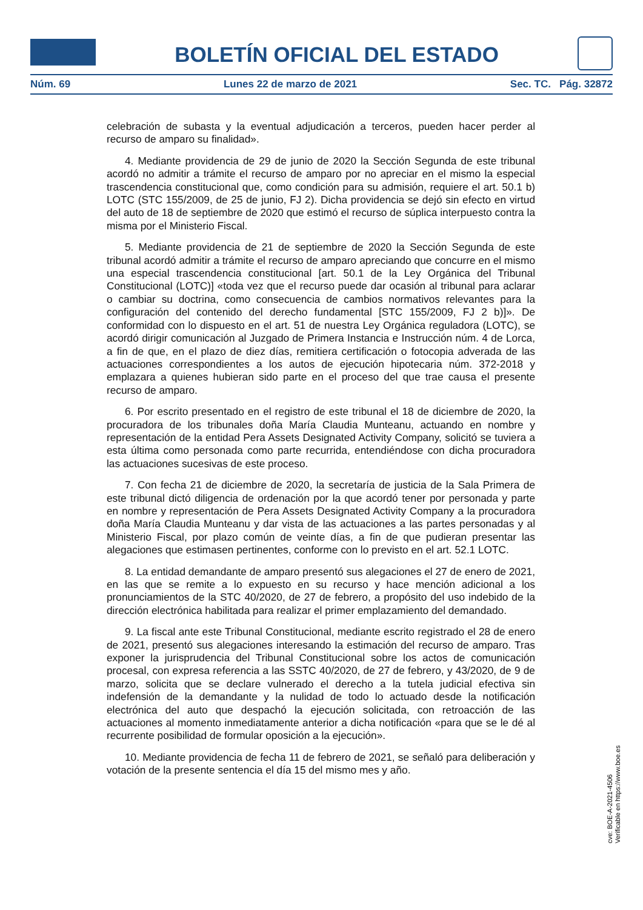BOLETÍN OFICIAL DEL ESTADO
Núm. 69 Lunes 22 de marzo de 2021 Sec. TC. Pág. 32872
celebración de subasta y la eventual adjudicación a terceros, pueden hacer perder al recurso de amparo su finalidad».
4. Mediante providencia de 29 de junio de 2020 la Sección Segunda de este tribunal acordó no admitir a trámite el recurso de amparo por no apreciar en el mismo la especial trascendencia constitucional que, como condición para su admisión, requiere el art. 50.1 b) LOTC (STC 155/2009, de 25 de junio, FJ 2). Dicha providencia se dejó sin efecto en virtud del auto de 18 de septiembre de 2020 que estimó el recurso de súplica interpuesto contra la misma por el Ministerio Fiscal.
5. Mediante providencia de 21 de septiembre de 2020 la Sección Segunda de este tribunal acordó admitir a trámite el recurso de amparo apreciando que concurre en el mismo una especial trascendencia constitucional [art. 50.1 de la Ley Orgánica del Tribunal Constitucional (LOTC)] «toda vez que el recurso puede dar ocasión al tribunal para aclarar o cambiar su doctrina, como consecuencia de cambios normativos relevantes para la configuración del contenido del derecho fundamental [STC 155/2009, FJ 2 b)]». De conformidad con lo dispuesto en el art. 51 de nuestra Ley Orgánica reguladora (LOTC), se acordó dirigir comunicación al Juzgado de Primera Instancia e Instrucción núm. 4 de Lorca, a fin de que, en el plazo de diez días, remitiera certificación o fotocopia adverada de las actuaciones correspondientes a los autos de ejecución hipotecaria núm. 372-2018 y emplazara a quienes hubieran sido parte en el proceso del que trae causa el presente recurso de amparo.
6. Por escrito presentado en el registro de este tribunal el 18 de diciembre de 2020, la procuradora de los tribunales doña María Claudia Munteanu, actuando en nombre y representación de la entidad Pera Assets Designated Activity Company, solicitó se tuviera a esta última como personada como parte recurrida, entendiéndose con dicha procuradora las actuaciones sucesivas de este proceso.
7. Con fecha 21 de diciembre de 2020, la secretaría de justicia de la Sala Primera de este tribunal dictó diligencia de ordenación por la que acordó tener por personada y parte en nombre y representación de Pera Assets Designated Activity Company a la procuradora doña María Claudia Munteanu y dar vista de las actuaciones a las partes personadas y al Ministerio Fiscal, por plazo común de veinte días, a fin de que pudieran presentar las alegaciones que estimasen pertinentes, conforme con lo previsto en el art. 52.1 LOTC.
8. La entidad demandante de amparo presentó sus alegaciones el 27 de enero de 2021, en las que se remite a lo expuesto en su recurso y hace mención adicional a los pronunciamientos de la STC 40/2020, de 27 de febrero, a propósito del uso indebido de la dirección electrónica habilitada para realizar el primer emplazamiento del demandado.
9. La fiscal ante este Tribunal Constitucional, mediante escrito registrado el 28 de enero de 2021, presentó sus alegaciones interesando la estimación del recurso de amparo. Tras exponer la jurisprudencia del Tribunal Constitucional sobre los actos de comunicación procesal, con expresa referencia a las SSTC 40/2020, de 27 de febrero, y 43/2020, de 9 de marzo, solicita que se declare vulnerado el derecho a la tutela judicial efectiva sin indefensión de la demandante y la nulidad de todo lo actuado desde la notificación electrónica del auto que despachó la ejecución solicitada, con retroacción de las actuaciones al momento inmediatamente anterior a dicha notificación «para que se le dé al recurrente posibilidad de formular oposición a la ejecución».
10. Mediante providencia de fecha 11 de febrero de 2021, se señaló para deliberación y votación de la presente sentencia el día 15 del mismo mes y año.
cve: BOE-A-2021-4506
Verificable en https://www.boe.es